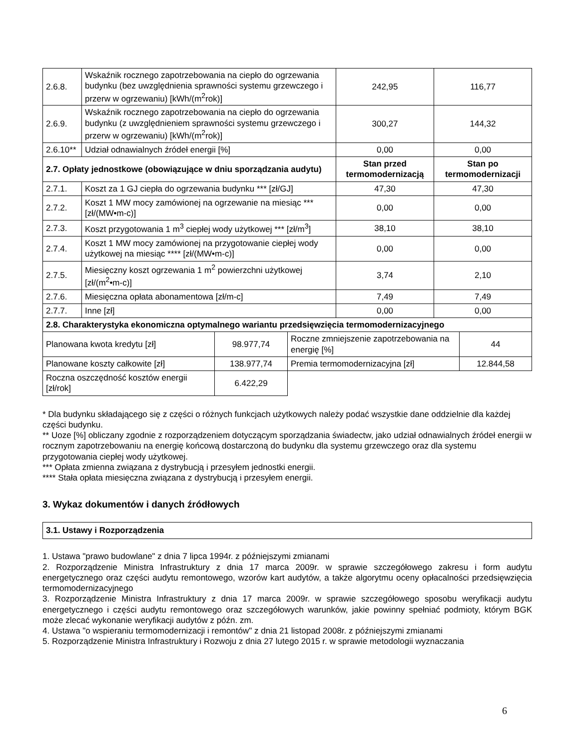| 2.6.8. | Wskaźnik rocznego zapotrzebowania na ciepło do ogrzewania budynku (bez uwzględnienia sprawności systemu grzewczego i przerw w ogrzewaniu) [kWh/(m<sup>2</sup>rok)] | 242,95 | 116,77 |
| 2.6.9. | Wskaźnik rocznego zapotrzebowania na ciepło do ogrzewania budynku (z uwzględnieniem sprawności systemu grzewczego i przerw w ogrzewaniu) [kWh/(m<sup>2</sup>rok)] | 300,27 | 144,32 |
| 2.6.10** | Udział odnawialnych źródeł energii [%] | 0,00 | 0,00 |
| 2.7. Opłaty jednostkowe (obowiązujące w dniu sporządzania audytu) | | Stan przed termomodernizacją | Stan po termomodernizacji |
| 2.7.1. | Koszt za 1 GJ ciepła do ogrzewania budynku *** [zł/GJ] | 47,30 | 47,30 |
| 2.7.2. | Koszt 1 MW mocy zamówionej na ogrzewanie na miesiąc *** [zł/(MW•m-c)] | 0,00 | 0,00 |
| 2.7.3. | Koszt przygotowania 1 m<sup>3</sup> ciepłej wody użytkowej *** [zł/m<sup>3</sup>] | 38,10 | 38,10 |
| 2.7.4. | Koszt 1 MW mocy zamówionej na przygotowanie ciepłej wody użytkowej na miesiąc **** [zł/(MW•m-c)] | 0,00 | 0,00 |
| 2.7.5. | Miesięczny koszt ogrzewania 1 m<sup>2</sup> powierzchni użytkowej [zł/(m<sup>2</sup>•m-c)] | 3,74 | 2,10 |
| 2.7.6. | Miesięczna opłata abonamentowa [zł/m-c] | 7,49 | 7,49 |
| 2.7.7. | Inne [zł] | 0,00 | 0,00 |
| 2.8. Charakterystyka ekonomiczna optymalnego wariantu przedsięwzięcia termomodernizacyjnego | | | |
| --- | --- | --- | --- |
| Planowana kwota kredytu [zł] | 98.977,74 | Roczne zmniejszenie zapotrzebowania na energię [%] | 44 |
| Planowane koszty całkowite [zł] | 138.977,74 | Premia termomodernizacyjna [zł] | 12.844,58 |
| Roczna oszczędność kosztów energii [zł/rok] | 6.422,29 | | |
* Dla budynku składającego się z części o różnych funkcjach użytkowych należy podać wszystkie dane oddzielnie dla każdej części budynku.
** Uoze [%] obliczany zgodnie z rozporządzeniem dotyczącym sporządzania świadectw, jako udział odnawialnych źródeł energii w rocznym zapotrzebowaniu na energię końcową dostarczoną do budynku dla systemu grzewczego oraz dla systemu przygotowania ciepłej wody użytkowej.
*** Opłata zmienna związana z dystrybucją i przesyłem jednostki energii.
**** Stała opłata miesięczna związana z dystrybucją i przesyłem energii.
3. Wykaz dokumentów i danych źródłowych
3.1. Ustawy i Rozporządzenia
1. Ustawa "prawo budowlane" z dnia 7 lipca 1994r. z późniejszymi zmianami
2. Rozporządzenie Ministra Infrastruktury z dnia 17 marca 2009r. w sprawie szczegółowego zakresu i form audytu energetycznego oraz części audytu remontowego, wzorów kart audytów, a także algorytmu oceny opłacalności przedsięwzięcia termomodernizacyjnego
3. Rozporządzenie Ministra Infrastruktury z dnia 17 marca 2009r. w sprawie szczegółowego sposobu weryfikacji audytu energetycznego i części audytu remontowego oraz szczegółowych warunków, jakie powinny spełniać podmioty, którym BGK może zlecać wykonanie weryfikacji audytów z późn. zm.
4. Ustawa "o wspieraniu termomodernizacji i remontów" z dnia 21 listopad 2008r. z późniejszymi zmianami
5. Rozporządzenie Ministra Infrastruktury i Rozwoju z dnia 27 lutego 2015 r. w sprawie metodologii wyznaczania
6